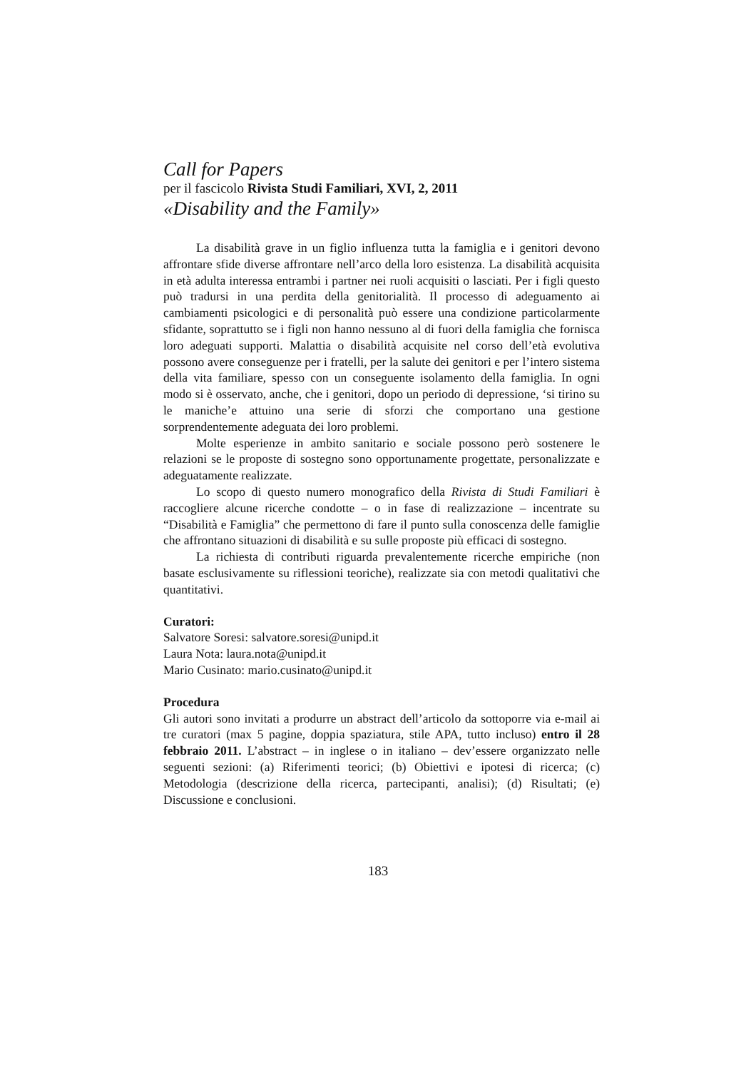Call for Papers
per il fascicolo Rivista Studi Familiari, XVI, 2, 2011
«Disability and the Family»
La disabilità grave in un figlio influenza tutta la famiglia e i genitori devono affrontare sfide diverse affrontare nell’arco della loro esistenza. La disabilità acquisita in età adulta interessa entrambi i partner nei ruoli acquisiti o lasciati. Per i figli questo può tradursi in una perdita della genitorialità. Il processo di adeguamento ai cambiamenti psicologici e di personalità può essere una condizione particolarmente sfidante, soprattutto se i figli non hanno nessuno al di fuori della famiglia che fornisca loro adeguati supporti. Malattia o disabilità acquisite nel corso dell’età evolutiva possono avere conseguenze per i fratelli, per la salute dei genitori e per l’intero sistema della vita familiare, spesso con un conseguente isolamento della famiglia. In ogni modo si è osservato, anche, che i genitori, dopo un periodo di depressione, ‘si tirino su le maniche’e attuino una serie di sforzi che comportano una gestione sorprendentemente adeguata dei loro problemi.
Molte esperienze in ambito sanitario e sociale possono però sostenere le relazioni se le proposte di sostegno sono opportunamente progettate, personalizzate e adeguatamente realizzate.
Lo scopo di questo numero monografico della Rivista di Studi Familiari è raccogliere alcune ricerche condotte – o in fase di realizzazione – incentrate su “Disabilità e Famiglia” che permettono di fare il punto sulla conoscenza delle famiglie che affrontano situazioni di disabilità e su sulle proposte più efficaci di sostegno.
La richiesta di contributi riguarda prevalentemente ricerche empiriche (non basate esclusivamente su riflessioni teoriche), realizzate sia con metodi qualitativi che quantitativi.
Curatori:
Salvatore Soresi: salvatore.soresi@unipd.it
Laura Nota: laura.nota@unipd.it
Mario Cusinato: mario.cusinato@unipd.it
Procedura
Gli autori sono invitati a produrre un abstract dell’articolo da sottoporre via e-mail ai tre curatori (max 5 pagine, doppia spaziatura, stile APA, tutto incluso) entro il 28 febbraio 2011. L’abstract – in inglese o in italiano – dev’essere organizzato nelle seguenti sezioni: (a) Riferimenti teorici; (b) Obiettivi e ipotesi di ricerca; (c) Metodologia (descrizione della ricerca, partecipanti, analisi); (d) Risultati; (e) Discussione e conclusioni.
183